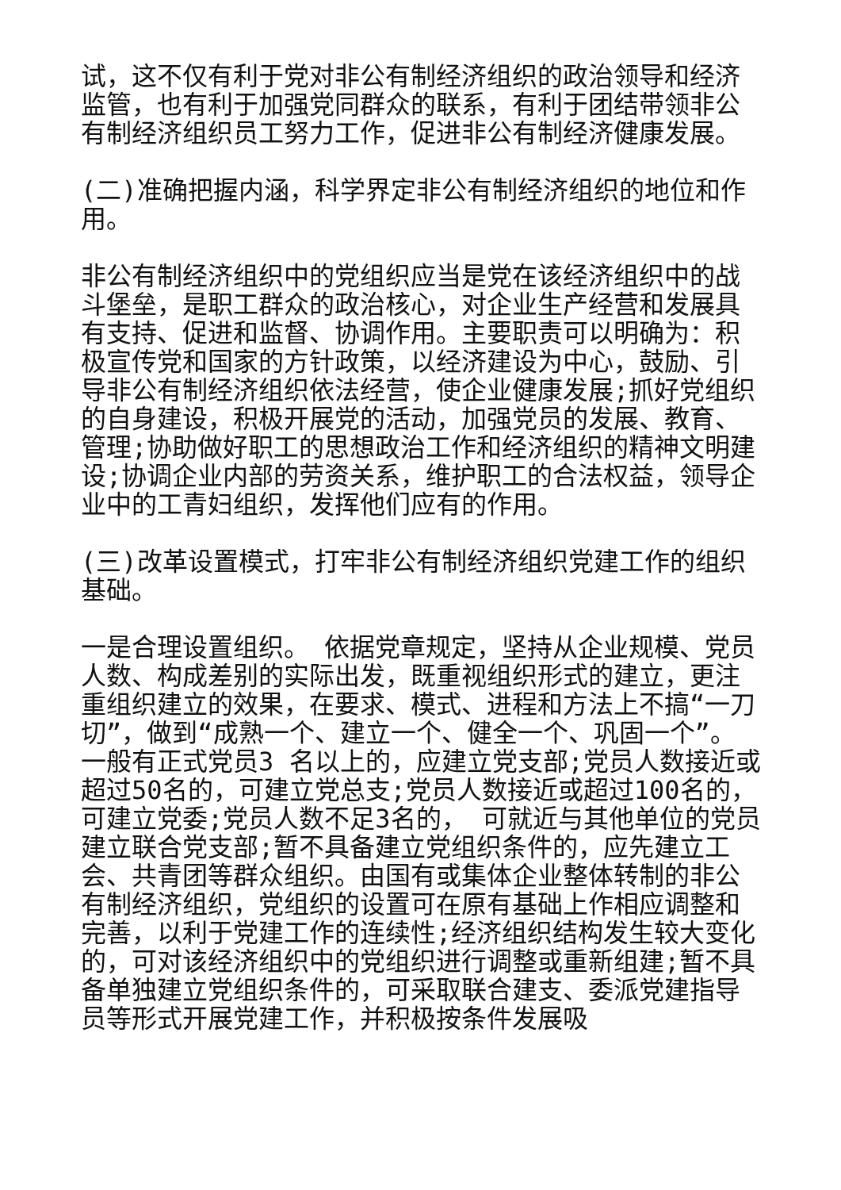试，这不仅有利于党对非公有制经济组织的政治领导和经济监管，也有利于加强党同群众的联系，有利于团结带领非公有制经济组织员工努力工作，促进非公有制经济健康发展。
(二)准确把握内涵，科学界定非公有制经济组织的地位和作用。
非公有制经济组织中的党组织应当是党在该经济组织中的战斗堡垒，是职工群众的政治核心，对企业生产经营和发展具有支持、促进和监督、协调作用。主要职责可以明确为：积极宣传党和国家的方针政策，以经济建设为中心，鼓励、引导非公有制经济组织依法经营，使企业健康发展;抓好党组织的自身建设，积极开展党的活动，加强党员的发展、教育、管理;协助做好职工的思想政治工作和经济组织的精神文明建设;协调企业内部的劳资关系，维护职工的合法权益，领导企业中的工青妇组织，发挥他们应有的作用。
(三)改革设置模式，打牢非公有制经济组织党建工作的组织基础。
一是合理设置组织。 依据党章规定，坚持从企业规模、党员人数、构成差别的实际出发，既重视组织形式的建立，更注重组织建立的效果，在要求、模式、进程和方法上不搞“一刀切”，做到“成熟一个、建立一个、健全一个、巩固一个”。 一般有正式党员3 名以上的，应建立党支部;党员人数接近或超过50名的，可建立党总支;党员人数接近或超过100名的， 可建立党委;党员人数不足3名的， 可就近与其他单位的党员建立联合党支部;暂不具备建立党组织条件的，应先建立工会、共青团等群众组织。由国有或集体企业整体转制的非公有制经济组织，党组织的设置可在原有基础上作相应调整和完善，以利于党建工作的连续性;经济组织结构发生较大变化的，可对该经济组织中的党组织进行调整或重新组建;暂不具备单独建立党组织条件的，可采取联合建支、委派党建指导员等形式开展党建工作，并积极按条件发展吸